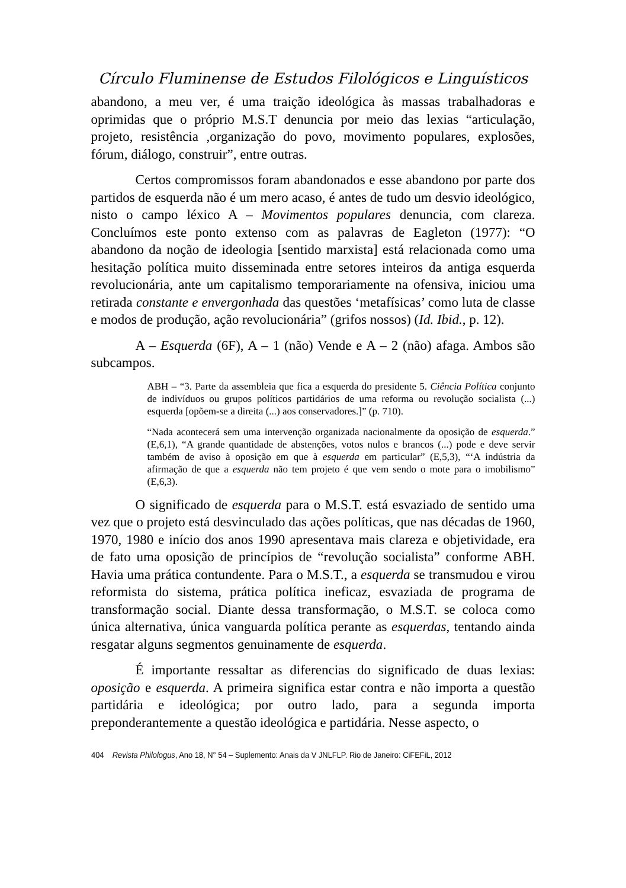Círculo Fluminense de Estudos Filológicos e Linguísticos
abandono, a meu ver, é uma traição ideológica às massas trabalhadoras e oprimidas que o próprio M.S.T denuncia por meio das lexias “articulação, projeto, resistência ,organização do povo, movimento populares, explosões, fórum, diálogo, construir”, entre outras.
Certos compromissos foram abandonados e esse abandono por parte dos partidos de esquerda não é um mero acaso, é antes de tudo um desvio ideológico, nisto o campo léxico A – Movimentos populares denuncia, com clareza. Concluímos este ponto extenso com as palavras de Eagleton (1977): “O abandono da noção de ideologia [sentido marxista] está relacionada como uma hesitação política muito disseminada entre setores inteiros da antiga esquerda revolucionária, ante um capitalismo temporariamente na ofensiva, iniciou uma retirada constante e envergonhada das questões ‘metafísicas’ como luta de classe e modos de produção, ação revolucionária” (grifos nossos) (Id. Ibid., p. 12).
A – Esquerda (6F), A – 1 (não) Vende e A – 2 (não) afaga. Ambos são subcampos.
ABH – “3. Parte da assembleia que fica a esquerda do presidente 5. Ciência Política conjunto de indivíduos ou grupos políticos partidários de uma reforma ou revolução socialista (...) esquerda [opõem-se a direita (...) aos conservadores.]” (p. 710).
“Nada acontecerá sem uma intervenção organizada nacionalmente da oposição de esquerda.” (E,6,1), “A grande quantidade de abstenções, votos nulos e brancos (...) pode e deve servir também de aviso à oposição em que à esquerda em particular” (E,5,3), “‘A indústria da afirmação de que a esquerda não tem projeto é que vem sendo o mote para o imobilismo” (E,6,3).
O significado de esquerda para o M.S.T. está esvaziado de sentido uma vez que o projeto está desvinculado das ações políticas, que nas décadas de 1960, 1970, 1980 e início dos anos 1990 apresentava mais clareza e objetividade, era de fato uma oposição de princípios de “revolução socialista” conforme ABH. Havia uma prática contundente. Para o M.S.T., a esquerda se transmudou e virou reformista do sistema, prática política ineficaz, esvaziada de programa de transformação social. Diante dessa transformação, o M.S.T. se coloca como única alternativa, única vanguarda política perante as esquerdas, tentando ainda resgatar alguns segmentos genuinamente de esquerda.
É importante ressaltar as diferencias do significado de duas lexias: oposição e esquerda. A primeira significa estar contra e não importa a questão partidária e ideológica; por outro lado, para a segunda importa preponderantemente a questão ideológica e partidária. Nesse aspecto, o
404 Revista Philologus, Ano 18, N° 54 – Suplemento: Anais da V JNLFLP. Rio de Janeiro: CiFEFiL, 2012